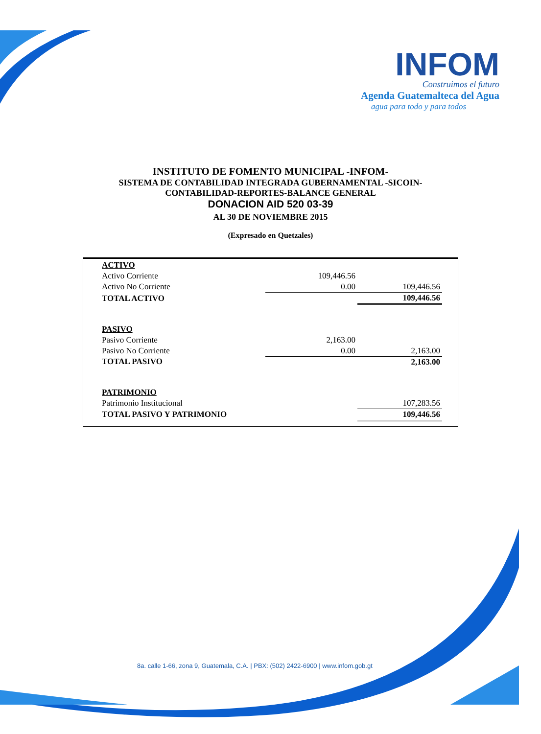INFOM
Construimos el futuro
Agenda Guatemalteca del Agua
agua para todo y para todos
INSTITUTO DE FOMENTO MUNICIPAL -INFOM-
SISTEMA DE CONTABILIDAD INTEGRADA GUBERNAMENTAL -SICOIN-
CONTABILIDAD-REPORTES-BALANCE GENERAL
DONACION AID 520 03-39
AL 30 DE NOVIEMBRE 2015
(Expresado en Quetzales)
| ACTIVO | | |
| Activo Corriente | 109,446.56 | |
| Activo No Corriente | 0.00 | 109,446.56 |
| TOTAL ACTIVO | | 109,446.56 |
| PASIVO | | |
| Pasivo Corriente | 2,163.00 | |
| Pasivo No Corriente | 0.00 | 2,163.00 |
| TOTAL PASIVO | | 2,163.00 |
| PATRIMONIO | | |
| Patrimonio Institucional | | 107,283.56 |
| TOTAL PASIVO Y PATRIMONIO | | 109,446.56 |
8a. calle 1-66, zona 9, Guatemala, C.A. | PBX: (502) 2422-6900 | www.infom.gob.gt